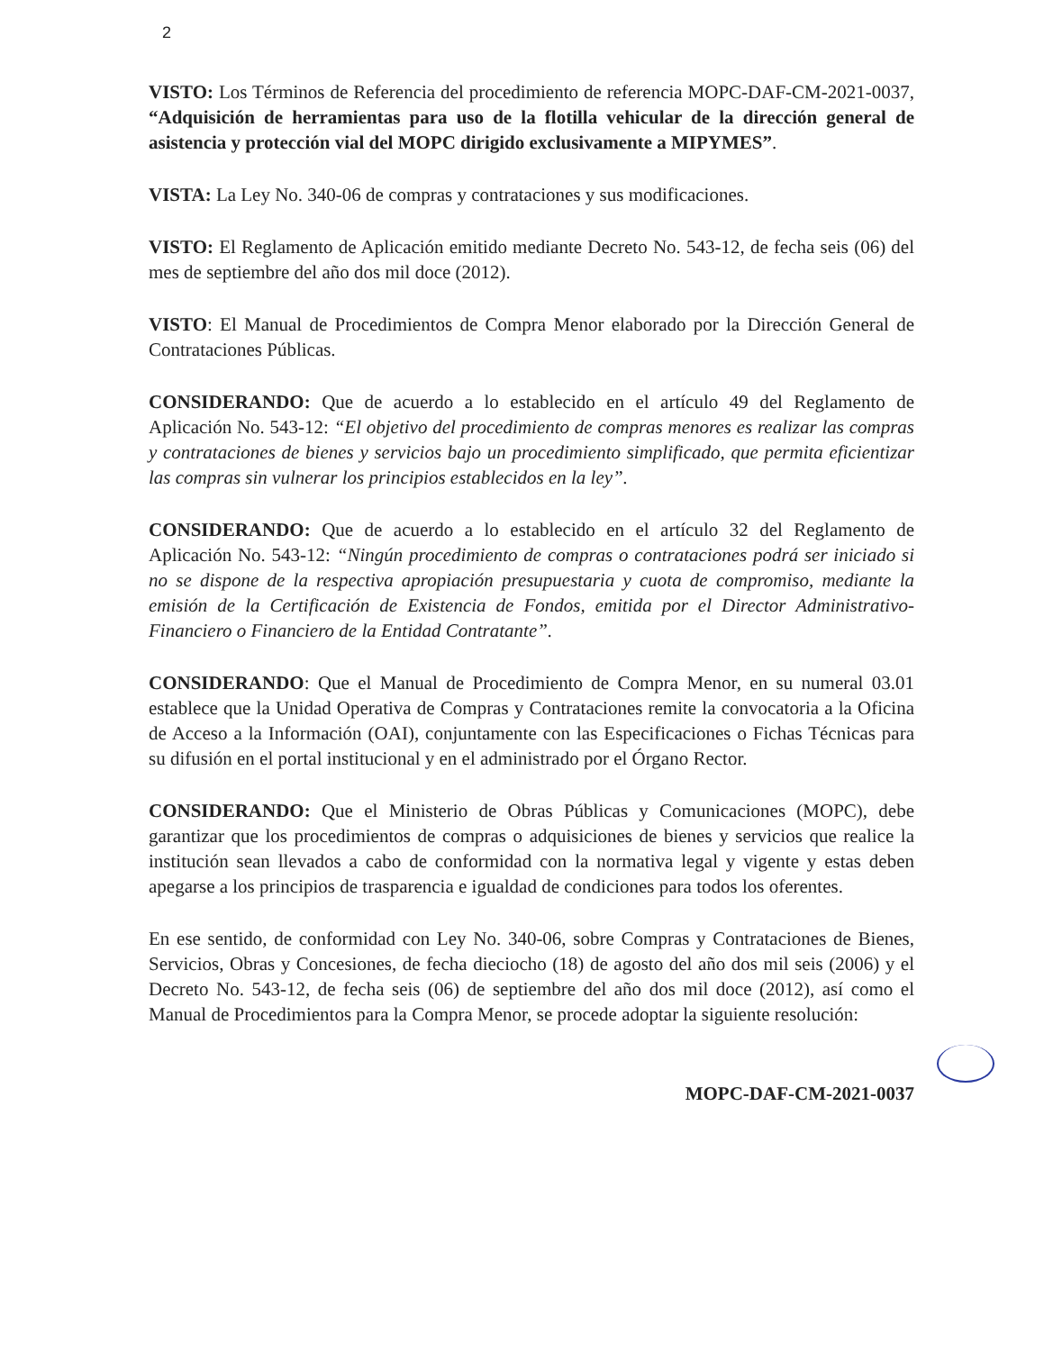2
VISTO: Los Términos de Referencia del procedimiento de referencia MOPC-DAF-CM-2021-0037, “Adquisición de herramientas para uso de la flotilla vehicular de la dirección general de asistencia y protección vial del MOPC dirigido exclusivamente a MIPYMES”.
VISTA: La Ley No. 340-06 de compras y contrataciones y sus modificaciones.
VISTO: El Reglamento de Aplicación emitido mediante Decreto No. 543-12, de fecha seis (06) del mes de septiembre del año dos mil doce (2012).
VISTO: El Manual de Procedimientos de Compra Menor elaborado por la Dirección General de Contrataciones Públicas.
CONSIDERANDO: Que de acuerdo a lo establecido en el artículo 49 del Reglamento de Aplicación No. 543-12: “El objetivo del procedimiento de compras menores es realizar las compras y contrataciones de bienes y servicios bajo un procedimiento simplificado, que permita eficientizar las compras sin vulnerar los principios establecidos en la ley”.
CONSIDERANDO: Que de acuerdo a lo establecido en el artículo 32 del Reglamento de Aplicación No. 543-12: “Ningún procedimiento de compras o contrataciones podrá ser iniciado si no se dispone de la respectiva apropiación presupuestaria y cuota de compromiso, mediante la emisión de la Certificación de Existencia de Fondos, emitida por el Director Administrativo-Financiero o Financiero de la Entidad Contratante”.
CONSIDERANDO: Que el Manual de Procedimiento de Compra Menor, en su numeral 03.01 establece que la Unidad Operativa de Compras y Contrataciones remite la convocatoria a la Oficina de Acceso a la Información (OAI), conjuntamente con las Especificaciones o Fichas Técnicas para su difusión en el portal institucional y en el administrado por el Órgano Rector.
CONSIDERANDO: Que el Ministerio de Obras Públicas y Comunicaciones (MOPC), debe garantizar que los procedimientos de compras o adquisiciones de bienes y servicios que realice la institución sean llevados a cabo de conformidad con la normativa legal y vigente y estas deben apegarse a los principios de trasparencia e igualdad de condiciones para todos los oferentes.
En ese sentido, de conformidad con Ley No. 340-06, sobre Compras y Contrataciones de Bienes, Servicios, Obras y Concesiones, de fecha dieciocho (18) de agosto del año dos mil seis (2006) y el Decreto No. 543-12, de fecha seis (06) de septiembre del año dos mil doce (2012), así como el Manual de Procedimientos para la Compra Menor, se procede adoptar la siguiente resolución:
MOPC-DAF-CM-2021-0037